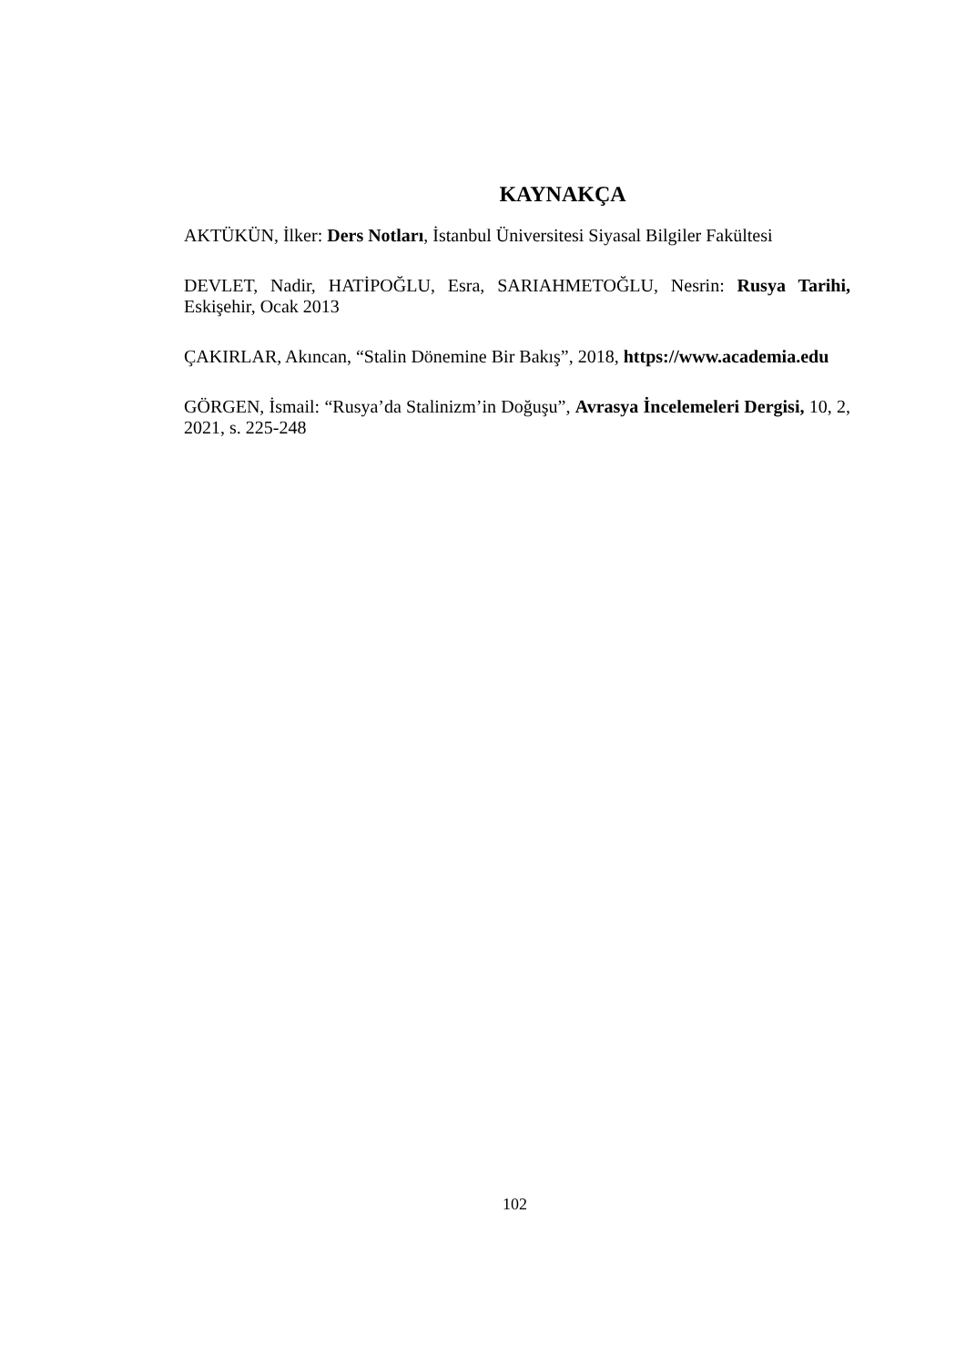KAYNAKÇA
AKTÜKÜN, İlker: Ders Notları, İstanbul Üniversitesi Siyasal Bilgiler Fakültesi
DEVLET, Nadir, HATİPOĞLU, Esra, SARIAHMETOĞLU, Nesrin: Rusya Tarihi, Eskişehir, Ocak 2013
ÇAKIRLAR, Akıncan, “Stalin Dönemine Bir Bakış”, 2018, https://www.academia.edu
GÖRGEN, İsmail: “Rusya’da Stalinizm’in Doğuşu”, Avrasya İncelemeleri Dergisi, 10, 2, 2021, s. 225-248
102